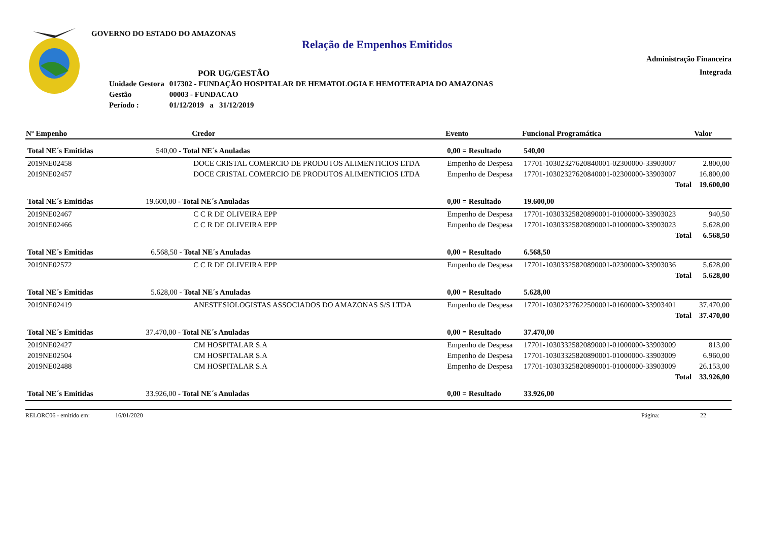GOVERNO DO ESTADO DO AMAZONAS
Relação de Empenhos Emitidos
Administração Financeira
Integrada
POR UG/GESTÃO
| Unidade Gestora | 017302 - FUNDAÇÃO HOSPITALAR DE HEMATOLOGIA E HEMOTERAPIA DO AMAZONAS |
| Gestão | 00003 - FUNDACAO |
| Período : | 01/12/2019 a 31/12/2019 |
| Nº Empenho | Credor | | Evento | Funcional Programática | Valor |
| --- | --- | --- | --- | --- | --- |
| Total NE´s Emitidas 540,00 - Total NE´s Anuladas | | | 0,00 = Resultado | 540,00 | |
| 2019NE02458 | DOCE CRISTAL COMERCIO DE PRODUTOS ALIMENTICIOS LTDA | | Empenho de Despesa | 17701-10302327620840001-02300000-33903007 | 2.800,00 |
| 2019NE02457 | DOCE CRISTAL COMERCIO DE PRODUTOS ALIMENTICIOS LTDA | | Empenho de Despesa | 17701-10302327620840001-02300000-33903007 | 16.800,00 |
| | | | | Total | 19.600,00 |
| Total NE´s Emitidas 19.600,00 - Total NE´s Anuladas | | | 0,00 = Resultado | 19.600,00 | |
| 2019NE02467 | C C R DE OLIVEIRA EPP | | Empenho de Despesa | 17701-10303325820890001-01000000-33903023 | 940,50 |
| 2019NE02466 | C C R DE OLIVEIRA EPP | | Empenho de Despesa | 17701-10303325820890001-01000000-33903023 | 5.628,00 |
| | | | | Total | 6.568,50 |
| Total NE´s Emitidas 6.568,50 - Total NE´s Anuladas | | | 0,00 = Resultado | 6.568,50 | |
| 2019NE02572 | C C R DE OLIVEIRA EPP | | Empenho de Despesa | 17701-10303325820890001-02300000-33903036 | 5.628,00 |
| | | | | Total | 5.628,00 |
| Total NE´s Emitidas 5.628,00 - Total NE´s Anuladas | | | 0,00 = Resultado | 5.628,00 | |
| 2019NE02419 | ANESTESIOLOGISTAS ASSOCIADOS DO AMAZONAS S/S LTDA | | Empenho de Despesa | 17701-10302327622500001-01600000-33903401 | 37.470,00 |
| | | | | Total | 37.470,00 |
| Total NE´s Emitidas 37.470,00 - Total NE´s Anuladas | | | 0,00 = Resultado | 37.470,00 | |
| 2019NE02427 | CM HOSPITALAR S.A | | Empenho de Despesa | 17701-10303325820890001-01000000-33903009 | 813,00 |
| 2019NE02504 | CM HOSPITALAR S.A | | Empenho de Despesa | 17701-10303325820890001-01000000-33903009 | 6.960,00 |
| 2019NE02488 | CM HOSPITALAR S.A | | Empenho de Despesa | 17701-10303325820890001-01000000-33903009 | 26.153,00 |
| | | | | Total | 33.926,00 |
| Total NE´s Emitidas 33.926,00 - Total NE´s Anuladas | | | 0,00 = Resultado | 33.926,00 | |
RELORC06 - emitido em: 16/01/2020 Página: 22